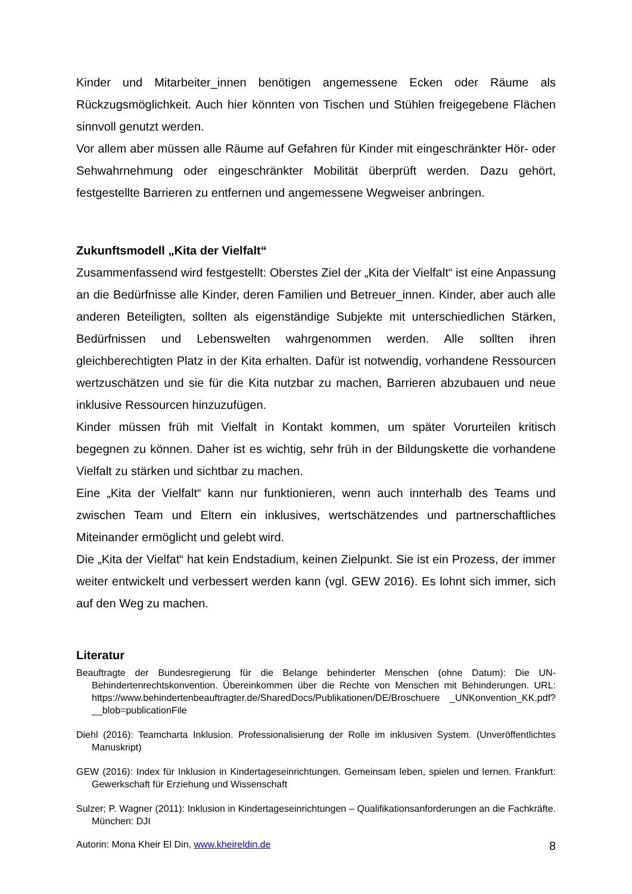Kinder und Mitarbeiter_innen benötigen angemessene Ecken oder Räume als Rückzugsmöglichkeit. Auch hier könnten von Tischen und Stühlen freigegebene Flächen sinnvoll genutzt werden.
Vor allem aber müssen alle Räume auf Gefahren für Kinder mit eingeschränkter Hör- oder Sehwahrnehmung oder eingeschränkter Mobilität überprüft werden. Dazu gehört, festgestellte Barrieren zu entfernen und angemessene Wegweiser anbringen.
Zukunftsmodell „Kita der Vielfalt“
Zusammenfassend wird festgestellt: Oberstes Ziel der „Kita der Vielfalt“ ist eine Anpassung an die Bedürfnisse alle Kinder, deren Familien und Betreuer_innen. Kinder, aber auch alle anderen Beteiligten, sollten als eigenständige Subjekte mit unterschiedlichen Stärken, Bedürfnissen und Lebenswelten wahrgenommen werden. Alle sollten ihren gleichberechtigten Platz in der Kita erhalten. Dafür ist notwendig, vorhandene Ressourcen wertzuschätzen und sie für die Kita nutzbar zu machen, Barrieren abzubauen und neue inklusive Ressourcen hinzuzufügen.
Kinder müssen früh mit Vielfalt in Kontakt kommen, um später Vorurteilen kritisch begegnen zu können. Daher ist es wichtig, sehr früh in der Bildungskette die vorhandene Vielfalt zu stärken und sichtbar zu machen.
Eine „Kita der Vielfalt“ kann nur funktionieren, wenn auch innterhalb des Teams und zwischen Team und Eltern ein inklusives, wertschätzendes und partnerschaftliches Miteinander ermöglicht und gelebt wird.
Die „Kita der Vielfat“ hat kein Endstadium, keinen Zielpunkt. Sie ist ein Prozess, der immer weiter entwickelt und verbessert werden kann (vgl. GEW 2016). Es lohnt sich immer, sich auf den Weg zu machen.
Literatur
Beauftragte der Bundesregierung für die Belange behinderter Menschen (ohne Datum): Die UN-Behindertenrechtskonvention. Übereinkommen über die Rechte von Menschen mit Behinderungen. URL: https://www.behindertenbeauftragter.de/SharedDocs/Publikationen/DE/Broschuere _UNKonvention_KK.pdf?__blob=publicationFile
Diehl (2016): Teamcharta Inklusion. Professionalisierung der Rolle im inklusiven System. (Unveröffentlichtes Manuskript)
GEW (2016): Index für Inklusion in Kindertageseinrichtungen. Gemeinsam leben, spielen und lernen. Frankfurt: Gewerkschaft für Erziehung und Wissenschaft
Sulzer; P. Wagner (2011): Inklusion in Kindertageseinrichtungen – Qualifikationsanforderungen an die Fachkräfte. München: DJI
Autorin: Mona Kheir El Din, www.kheireldin.de 8